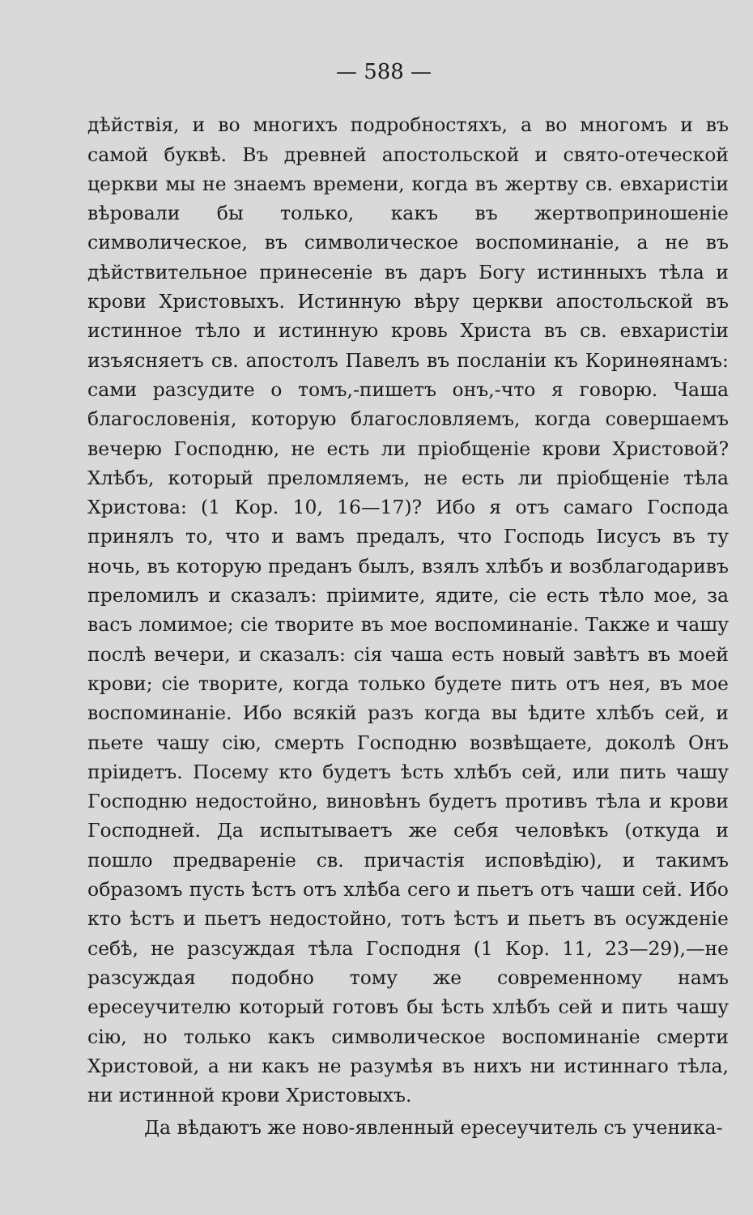— 588 —
дѣйствія, и во многихъ подробностяхъ, а во многомъ и въ самой буквѣ. Въ древней апостольской и свято-отеческой церкви мы не знаемъ времени, когда въ жертву св. евхаристіи вѣровали бы только, какъ въ жертвоприношеніе символическое, въ символическое воспоминаніе, а не въ дѣйствительное принесеніе въ даръ Богу истинныхъ тѣла и крови Христовыхъ. Истинную вѣру церкви апостольской въ истинное тѣло и истинную кровь Христа въ св. евхаристіи изъясняетъ св. апостолъ Павелъ въ посланіи къ Коринѳянамъ: сами разсудите о томъ,-пишетъ онъ,-что я говорю. Чаша благословенія, которую благословляемъ, когда совершаемъ вечерю Господню, не есть ли пріобщеніе крови Христовой? Хлѣбъ, который преломляемъ, не есть ли пріобщеніе тѣла Христова: (1 Кор. 10, 16—17)? Ибо я отъ самаго Господа принялъ то, что и вамъ предалъ, что Господь Іисусъ въ ту ночь, въ которую преданъ былъ, взялъ хлѣбъ и возблагодаривъ преломилъ и сказалъ: пріимите, ядите, сіе есть тѣло мое, за васъ ломимое; сіе творите въ мое воспоминаніе. Также и чашу послѣ вечери, и сказалъ: сія чаша есть новый завѣтъ въ моей крови; сіе творите, когда только будете пить отъ нея, въ мое воспоминаніе. Ибо всякій разъ когда вы ѣдите хлѣбъ сей, и пьете чашу сію, смерть Господню возвѣщаете, доколѣ Онъ пріидетъ. Посему кто будетъ ѣсть хлѣбъ сей, или пить чашу Господню недостойно, виновѣнъ будетъ противъ тѣла и крови Господней. Да испытываетъ же себя человѣкъ (откуда и пошло предвареніе св. причастія исповѣдію), и такимъ образомъ пусть ѣстъ отъ хлѣба сего и пьетъ отъ чаши сей. Ибо кто ѣстъ и пьетъ недостойно, тотъ ѣстъ и пьетъ въ осужденіе себѣ, не разсуждая тѣла Господня (1 Кор. 11, 23—29),—не разсуждая подобно тому же современному намъ ересеучителю который готовъ бы ѣсть хлѣбъ сей и пить чашу сію, но только какъ символическое воспоминаніе смерти Христовой, а ни какъ не разумѣя въ нихъ ни истиннаго тѣла, ни истинной крови Христовыхъ.
Да вѣдаютъ же ново-явленный ересеучитель съ ученика-